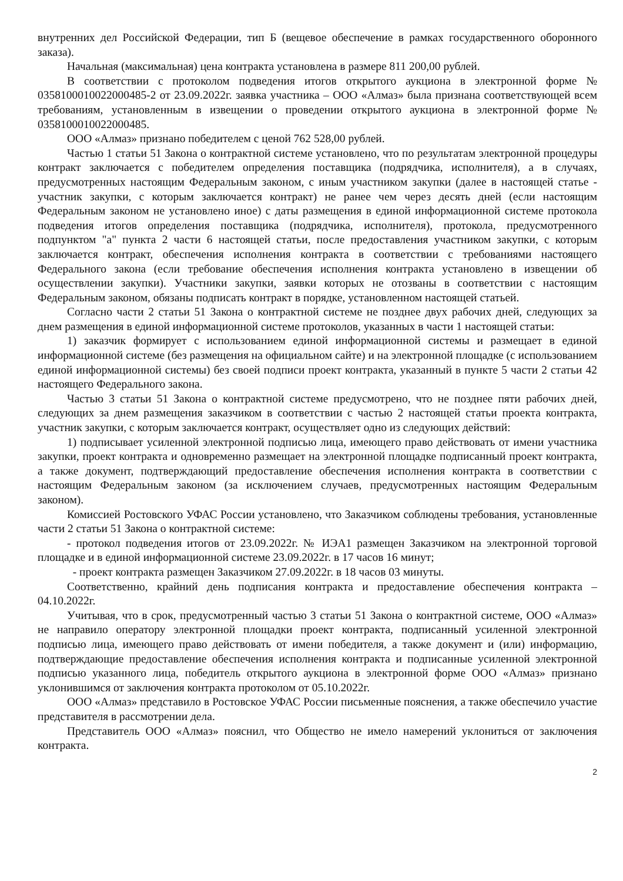внутренних дел Российской Федерации, тип Б (вещевое обеспечение в рамках государственного оборонного заказа).
Начальная (максимальная) цена контракта установлена в размере 811 200,00 рублей.
В соответствии с протоколом подведения итогов открытого аукциона в электронной форме № 0358100010022000485-2 от 23.09.2022г. заявка участника – ООО «Алмаз» была признана соответствующей всем требованиям, установленным в извещении о проведении открытого аукциона в электронной форме № 0358100010022000485.
ООО «Алмаз» признано победителем с ценой 762 528,00 рублей.
Частью 1 статьи 51 Закона о контрактной системе установлено, что по результатам электронной процедуры контракт заключается с победителем определения поставщика (подрядчика, исполнителя), а в случаях, предусмотренных настоящим Федеральным законом, с иным участником закупки (далее в настоящей статье - участник закупки, с которым заключается контракт) не ранее чем через десять дней (если настоящим Федеральным законом не установлено иное) с даты размещения в единой информационной системе протокола подведения итогов определения поставщика (подрядчика, исполнителя), протокола, предусмотренного подпунктом "а" пункта 2 части 6 настоящей статьи, после предоставления участником закупки, с которым заключается контракт, обеспечения исполнения контракта в соответствии с требованиями настоящего Федерального закона (если требование обеспечения исполнения контракта установлено в извещении об осуществлении закупки). Участники закупки, заявки которых не отозваны в соответствии с настоящим Федеральным законом, обязаны подписать контракт в порядке, установленном настоящей статьей.
Согласно части 2 статьи 51 Закона о контрактной системе не позднее двух рабочих дней, следующих за днем размещения в единой информационной системе протоколов, указанных в части 1 настоящей статьи:
1) заказчик формирует с использованием единой информационной системы и размещает в единой информационной системе (без размещения на официальном сайте) и на электронной площадке (с использованием единой информационной системы) без своей подписи проект контракта, указанный в пункте 5 части 2 статьи 42 настоящего Федерального закона.
Частью 3 статьи 51 Закона о контрактной системе предусмотрено, что не позднее пяти рабочих дней, следующих за днем размещения заказчиком в соответствии с частью 2 настоящей статьи проекта контракта, участник закупки, с которым заключается контракт, осуществляет одно из следующих действий:
1) подписывает усиленной электронной подписью лица, имеющего право действовать от имени участника закупки, проект контракта и одновременно размещает на электронной площадке подписанный проект контракта, а также документ, подтверждающий предоставление обеспечения исполнения контракта в соответствии с настоящим Федеральным законом (за исключением случаев, предусмотренных настоящим Федеральным законом).
Комиссией Ростовского УФАС России установлено, что Заказчиком соблюдены требования, установленные части 2 статьи 51 Закона о контрактной системе:
- протокол подведения итогов от 23.09.2022г. № ИЭА1 размещен Заказчиком на электронной торговой площадке и в единой информационной системе 23.09.2022г. в 17 часов 16 минут;
- проект контракта размещен Заказчиком 27.09.2022г. в 18 часов 03 минуты.
Соответственно, крайний день подписания контракта и предоставление обеспечения контракта – 04.10.2022г.
Учитывая, что в срок, предусмотренный частью 3 статьи 51 Закона о контрактной системе, ООО «Алмаз» не направило оператору электронной площадки проект контракта, подписанный усиленной электронной подписью лица, имеющего право действовать от имени победителя, а также документ и (или) информацию, подтверждающие предоставление обеспечения исполнения контракта и подписанные усиленной электронной подписью указанного лица, победитель открытого аукциона в электронной форме ООО «Алмаз» признано уклонившимся от заключения контракта протоколом от 05.10.2022г.
ООО «Алмаз» представило в Ростовское УФАС России письменные пояснения, а также обеспечило участие представителя в рассмотрении дела.
Представитель ООО «Алмаз» пояснил, что Общество не имело намерений уклониться от заключения контракта.
2